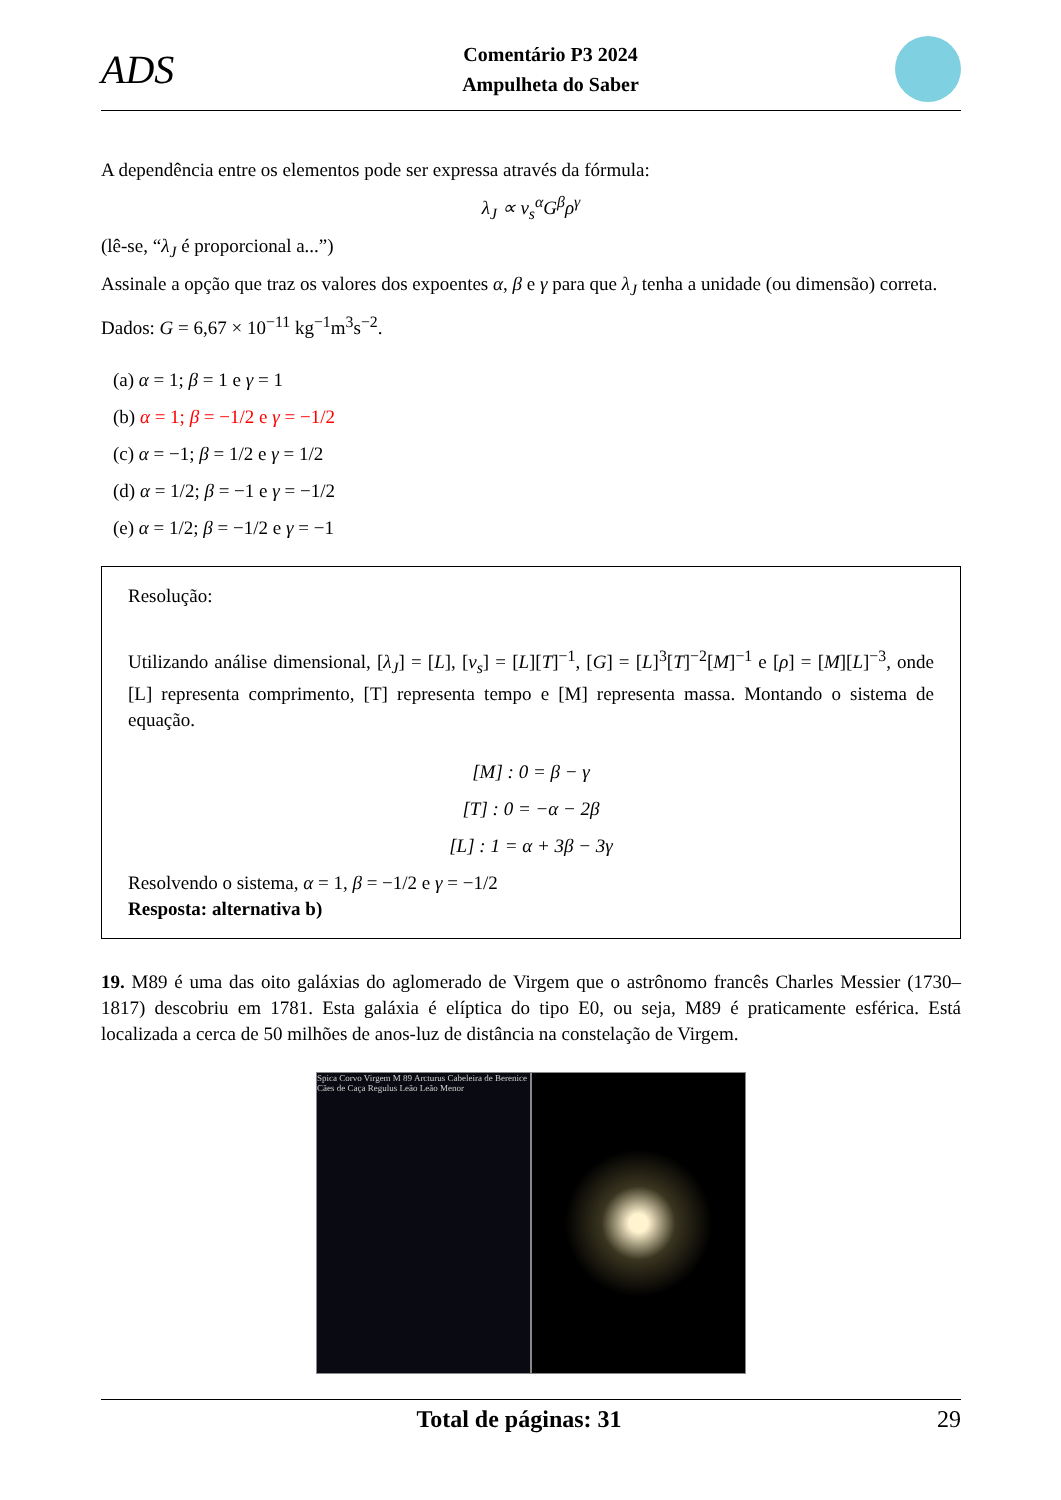ADS
Comentário P3 2024
Ampulheta do Saber
A dependência entre os elementos pode ser expressa através da fórmula:
λ<sub>J</sub> ∝ v<sub>s</sub><sup>α</sup>G<sup>β</sup>ρ<sup>γ</sup>
(lê-se, “λ<sub>J</sub> é proporcional a...”)
Assinale a opção que traz os valores dos expoentes α, β e γ para que λ<sub>J</sub> tenha a unidade (ou dimensão) correta.
Dados: G = 6,67 × 10<sup>−11</sup> kg<sup>−1</sup>m<sup>3</sup>s<sup>−2</sup>.
(a) α = 1; β = 1 e γ = 1
(b) α = 1; β = −1/2 e γ = −1/2
(c) α = −1; β = 1/2 e γ = 1/2
(d) α = 1/2; β = −1 e γ = −1/2
(e) α = 1/2; β = −1/2 e γ = −1
Resolução:
Utilizando análise dimensional, [λ<sub>J</sub>] = [L], [v<sub>s</sub>] = [L][T]<sup>−1</sup>, [G] = [L]<sup>3</sup>[T]<sup>−2</sup>[M]<sup>−1</sup> e [ρ] = [M][L]<sup>−3</sup>, onde [L] representa comprimento, [T] representa tempo e [M] representa massa. Montando o sistema de equação.
[M] : 0 = β − γ
[T] : 0 = −α − 2β
[L] : 1 = α + 3β − 3γ
Resolvendo o sistema, α = 1, β = −1/2 e γ = −1/2
Resposta: alternativa b)
19. M89 é uma das oito galáxias do aglomerado de Virgem que o astrônomo francês Charles Messier (1730–1817) descobriu em 1781. Esta galáxia é elíptica do tipo E0, ou seja, M89 é praticamente esférica. Está localizada a cerca de 50 milhões de anos-luz de distância na constelação de Virgem.
Spica Corvo Virgem M 89 Arcturus Cabeleira de Berenice Cães de Caça Regulus Leão Leão Menor
Total de páginas: 31 29